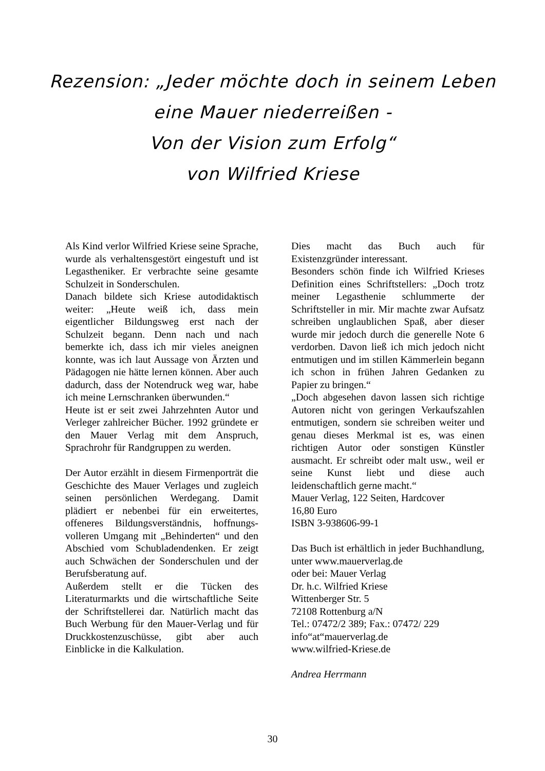Rezension: „Jeder möchte doch in seinem Leben
eine Mauer niederreißen -
Von der Vision zum Erfolg“
von Wilfried Kriese
Als Kind verlor Wilfried Kriese seine Sprache, wurde als verhaltensgestört eingestuft und ist Legastheniker. Er verbrachte seine gesamte Schulzeit in Sonderschulen.
Danach bildete sich Kriese autodidaktisch weiter: „Heute weiß ich, dass mein eigentlicher Bildungsweg erst nach der Schulzeit begann. Denn nach und nach bemerkte ich, dass ich mir vieles aneignen konnte, was ich laut Aussage von Ärzten und Pädagogen nie hätte lernen können. Aber auch dadurch, dass der Notendruck weg war, habe ich meine Lernschranken überwunden.“
Heute ist er seit zwei Jahrzehnten Autor und Verleger zahlreicher Bücher. 1992 gründete er den Mauer Verlag mit dem Anspruch, Sprachrohr für Randgruppen zu werden.
Der Autor erzählt in diesem Firmenporträt die Geschichte des Mauer Verlages und zugleich seinen persönlichen Werdegang. Damit plädiert er nebenbei für ein erweitertes, offeneres Bildungsverständnis, hoffnungs-volleren Umgang mit „Behinderten“ und den Abschied vom Schubladendenken. Er zeigt auch Schwächen der Sonderschulen und der Berufsberatung auf.
Außerdem stellt er die Tücken des Literaturmarkts und die wirtschaftliche Seite der Schriftstellerei dar. Natürlich macht das Buch Werbung für den Mauer-Verlag und für Druckkostenzuschüsse, gibt aber auch Einblicke in die Kalkulation.
Dies macht das Buch auch für Existenzgründer interessant.
Besonders schön finde ich Wilfried Krieses Definition eines Schriftstellers: „Doch trotz meiner Legasthenie schlummerte der Schriftsteller in mir. Mir machte zwar Aufsatz schreiben unglaublichen Spaß, aber dieser wurde mir jedoch durch die generelle Note 6 verdorben. Davon ließ ich mich jedoch nicht entmutigen und im stillen Kämmerlein begann ich schon in frühen Jahren Gedanken zu Papier zu bringen.“
„Doch abgesehen davon lassen sich richtige Autoren nicht von geringen Verkaufszahlen entmutigen, sondern sie schreiben weiter und genau dieses Merkmal ist es, was einen richtigen Autor oder sonstigen Künstler ausmacht. Er schreibt oder malt usw., weil er seine Kunst liebt und diese auch leidenschaftlich gerne macht.“
Mauer Verlag, 122 Seiten, Hardcover
16,80 Euro
ISBN 3-938606-99-1
Das Buch ist erhältlich in jeder Buchhandlung, unter www.mauerverlag.de
oder bei: Mauer Verlag
Dr. h.c. Wilfried Kriese
Wittenberger Str. 5
72108 Rottenburg a/N
Tel.: 07472/2 389; Fax.: 07472/ 229
info“at“mauerverlag.de
www.wilfried-Kriese.de
Andrea Herrmann
30